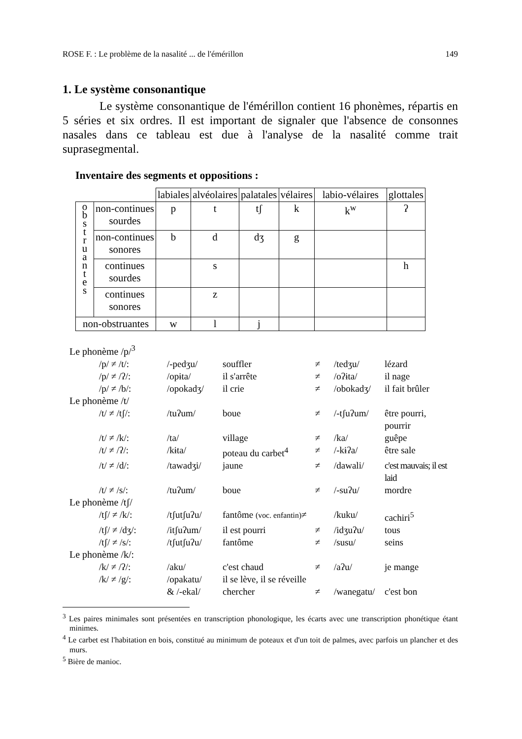ROSE F. : Le problème de la nasalité ... de l'émérillon 149
1. Le système consonantique
Le système consonantique de l'émérillon contient 16 phonèmes, répartis en 5 séries et six ordres. Il est important de signaler que l'absence de consonnes nasales dans ce tableau est due à l'analyse de la nasalité comme trait suprasegmental.
Inventaire des segments et oppositions :
| | | labiales | alvéolaires | palatales | vélaires | labio-vélaires | glottales |
| o b s t r u a n t e s | non-continues sourdes | p | t | tʃ | k | k<sup>w</sup> | ʔ |
| | non-continues sonores | b | d | dʒ | g | | |
| | continues sourdes | | s | | | | h |
| | continues sonores | | z | | | | |
| non-obstruantes | | w | l | j | | | |
| Le phonème /p/<sup>3</sup> | | | | | |
| /p/ ≠ /t/: | /-pedʒu/ | souffler | ≠ | /tedʒu/ | lézard |
| /p/ ≠ /ʔ/: | /opɨta/ | il s'arrête | ≠ | /oʔɨta/ | il nage |
| /p/ ≠ /b/: | /opokadʒ/ | il crie | ≠ | /obokadʒ/ | il fait brûler |
| Le phonème /t/ | | | | | |
| /t/ ≠ /tʃ/: | /tuʔum/ | boue | ≠ | /-tʃuʔum/ | être pourri, pourrir |
| /t/ ≠ /k/: | /ta/ | village | ≠ | /ka/ | guêpe |
| /t/ ≠ /ʔ/: | /kɨta/ | poteau du carbet<sup>4</sup> | ≠ | /-kɨʔa/ | être sale |
| /t/ ≠ /d/: | /tawadʒi/ | jaune | ≠ | /dawali/ | c'est mauvais; il est laid |
| /t/ ≠ /s/: | /tuʔum/ | boue | ≠ | /-suʔu/ | mordre |
| Le phonème /tʃ/ | | | | | |
| /tʃ/ ≠ /k/: | /tʃutʃuʔu/ | fantôme (voc. enfantin) ≠ | | /kuku/ | cachiri<sup>5</sup> |
| /tʃ/ ≠ /dʒ/: | /itʃuʔum/ | il est pourri | ≠ | /idʒuʔu/ | tous |
| /tʃ/ ≠ /s/: | /tʃutʃuʔu/ | fantôme | ≠ | /susu/ | seins |
| Le phonème /k/: | | | | | |
| /k/ ≠ /ʔ/: | /aku/ | c'est chaud | ≠ | /aʔu/ | je mange |
| /k/ ≠ /g/: | /opakatu/ | il se lève, il se réveille | | | |
| | & /-ekal/ | chercher | ≠ | /wanegatu/ | c'est bon |
<sup>3</sup> Les paires minimales sont présentées en transcription phonologique, les écarts avec une transcription phonétique étant minimes.
<sup>4</sup> Le carbet est l'habitation en bois, constitué au minimum de poteaux et d'un toit de palmes, avec parfois un plancher et des murs.
<sup>5</sup> Bière de manioc.